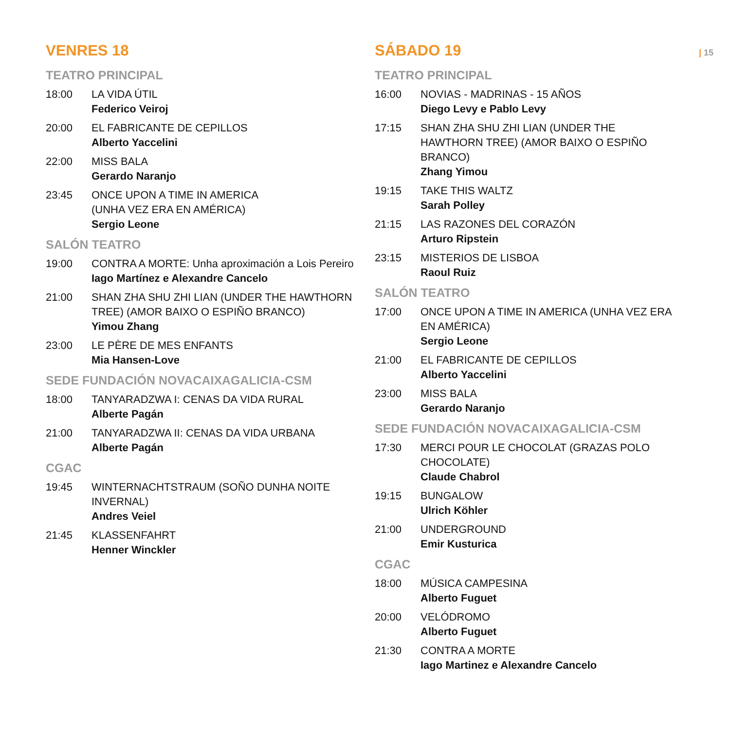VENRES 18
TEATRO PRINCIPAL
18:00 LA VIDA ÚTIL
Federico Veiroj
20:00 EL FABRICANTE DE CEPILLOS
Alberto Yaccelini
22:00 MISS BALA
Gerardo Naranjo
23:45 ONCE UPON A TIME IN AMERICA
(UNHA VEZ ERA EN AMÉRICA)
Sergio Leone
SALÓN TEATRO
19:00 CONTRA A MORTE: Unha aproximación a Lois Pereiro
Iago Martínez e Alexandre Cancelo
21:00 SHAN ZHA SHU ZHI LIAN (UNDER THE HAWTHORN TREE) (AMOR BAIXO O ESPIÑO BRANCO)
Yimou Zhang
23:00 LE PÈRE DE MES ENFANTS
Mia Hansen-Love
SEDE FUNDACIÓN NOVACAIXAGALICIA-CSM
18:00 TANYARADZWA I: CENAS DA VIDA RURAL
Alberte Pagán
21:00 TANYARADZWA II: CENAS DA VIDA URBANA
Alberte Pagán
CGAC
19:45 WINTERNACHTSTRAUM (SOÑO DUNHA NOITE INVERNAL)
Andres Veiel
21:45 KLASSENFAHRT
Henner Winckler
SÁBADO 19
TEATRO PRINCIPAL
16:00 NOVIAS - MADRINAS - 15 AÑOS
Diego Levy e Pablo Levy
17:15 SHAN ZHA SHU ZHI LIAN (UNDER THE HAWTHORN TREE) (AMOR BAIXO O ESPIÑO BRANCO)
Zhang Yimou
19:15 TAKE THIS WALTZ
Sarah Polley
21:15 LAS RAZONES DEL CORAZÓN
Arturo Ripstein
23:15 MISTERIOS DE LISBOA
Raoul Ruiz
SALÓN TEATRO
17:00 ONCE UPON A TIME IN AMERICA (UNHA VEZ ERA EN AMÉRICA)
Sergio Leone
21:00 EL FABRICANTE DE CEPILLOS
Alberto Yaccelini
23:00 MISS BALA
Gerardo Naranjo
SEDE FUNDACIÓN NOVACAIXAGALICIA-CSM
17:30 MERCI POUR LE CHOCOLAT (GRAZAS POLO CHOCOLATE)
Claude Chabrol
19:15 BUNGALOW
Ulrich Köhler
21:00 UNDERGROUND
Emir Kusturica
CGAC
18:00 MÚSICA CAMPESINA
Alberto Fuguet
20:00 VELÓDROMO
Alberto Fuguet
21:30 CONTRA A MORTE
Iago Martinez e Alexandre Cancelo
| 15